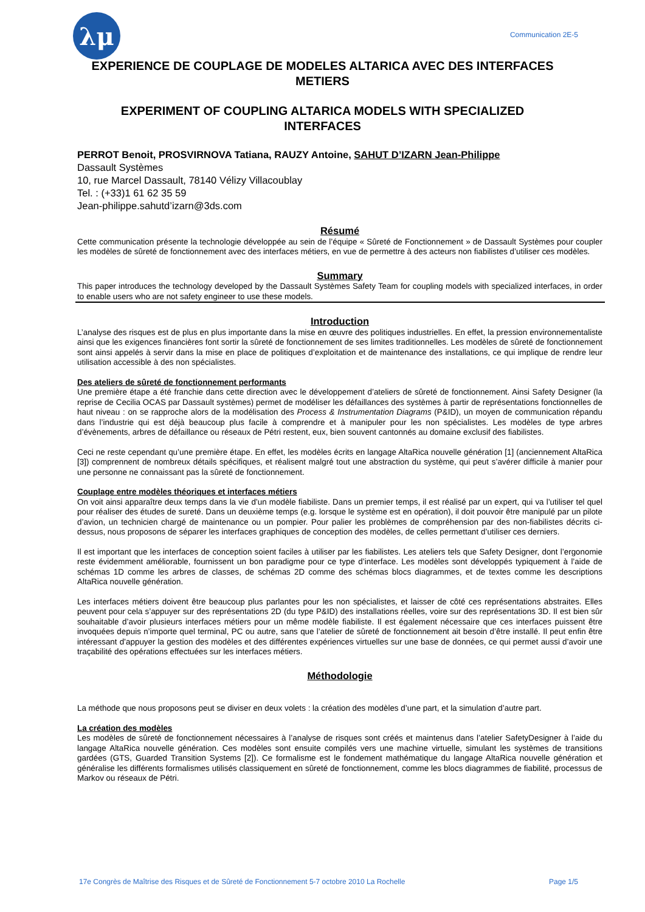λμ
Communication 2E-5
EXPERIENCE DE COUPLAGE DE MODELES ALTARICA AVEC DES INTERFACES METIERS
EXPERIMENT OF COUPLING ALTARICA MODELS WITH SPECIALIZED INTERFACES
PERROT Benoit, PROSVIRNOVA Tatiana, RAUZY Antoine, SAHUT D’IZARN Jean-Philippe
Dassault Systèmes
10, rue Marcel Dassault, 78140 Vélizy Villacoublay
Tel. : (+33)1 61 62 35 59
Jean-philippe.sahutd’izarn@3ds.com
Résumé
Cette communication présente la technologie développée au sein de l’équipe « Sûreté de Fonctionnement » de Dassault Systèmes pour coupler les modèles de sûreté de fonctionnement avec des interfaces métiers, en vue de permettre à des acteurs non fiabilistes d’utiliser ces modèles.
Summary
This paper introduces the technology developed by the Dassault Systèmes Safety Team for coupling models with specialized interfaces, in order to enable users who are not safety engineer to use these models.
Introduction
L’analyse des risques est de plus en plus importante dans la mise en œuvre des politiques industrielles. En effet, la pression environnementaliste ainsi que les exigences financières font sortir la sûreté de fonctionnement de ses limites traditionnelles. Les modèles de sûreté de fonctionnement sont ainsi appelés à servir dans la mise en place de politiques d’exploitation et de maintenance des installations, ce qui implique de rendre leur utilisation accessible à des non spécialistes.
Des ateliers de sûreté de fonctionnement performants
Une première étape a été franchie dans cette direction avec le développement d’ateliers de sûreté de fonctionnement. Ainsi Safety Designer (la reprise de Cecilia OCAS par Dassault systèmes) permet de modéliser les défaillances des systèmes à partir de représentations fonctionnelles de haut niveau : on se rapproche alors de la modélisation des Process & Instrumentation Diagrams (P&ID), un moyen de communication répandu dans l’industrie qui est déjà beaucoup plus facile à comprendre et à manipuler pour les non spécialistes. Les modèles de type arbres d’évènements, arbres de défaillance ou réseaux de Pétri restent, eux, bien souvent cantonnés au domaine exclusif des fiabilistes.
Ceci ne reste cependant qu’une première étape. En effet, les modèles écrits en langage AltaRica nouvelle génération [1] (anciennement AltaRica [3]) comprennent de nombreux détails spécifiques, et réalisent malgré tout une abstraction du système, qui peut s’avérer difficile à manier pour une personne ne connaissant pas la sûreté de fonctionnement.
Couplage entre modèles théoriques et interfaces métiers
On voit ainsi apparaître deux temps dans la vie d’un modèle fiabiliste. Dans un premier temps, il est réalisé par un expert, qui va l’utiliser tel quel pour réaliser des études de sureté. Dans un deuxième temps (e.g. lorsque le système est en opération), il doit pouvoir être manipulé par un pilote d’avion, un technicien chargé de maintenance ou un pompier. Pour palier les problèmes de compréhension par des non-fiabilistes décrits ci-dessus, nous proposons de séparer les interfaces graphiques de conception des modèles, de celles permettant d’utiliser ces derniers.
Il est important que les interfaces de conception soient faciles à utiliser par les fiabilistes. Les ateliers tels que Safety Designer, dont l’ergonomie reste évidemment améliorable, fournissent un bon paradigme pour ce type d’interface. Les modèles sont développés typiquement à l’aide de schémas 1D comme les arbres de classes, de schémas 2D comme des schémas blocs diagrammes, et de textes comme les descriptions AltaRica nouvelle génération.
Les interfaces métiers doivent être beaucoup plus parlantes pour les non spécialistes, et laisser de côté ces représentations abstraites. Elles peuvent pour cela s’appuyer sur des représentations 2D (du type P&ID) des installations réelles, voire sur des représentations 3D. Il est bien sûr souhaitable d’avoir plusieurs interfaces métiers pour un même modèle fiabiliste. Il est également nécessaire que ces interfaces puissent être invoquées depuis n’importe quel terminal, PC ou autre, sans que l’atelier de sûreté de fonctionnement ait besoin d’être installé. Il peut enfin être intéressant d’appuyer la gestion des modèles et des différentes expériences virtuelles sur une base de données, ce qui permet aussi d’avoir une traçabilité des opérations effectuées sur les interfaces métiers.
Méthodologie
La méthode que nous proposons peut se diviser en deux volets : la création des modèles d’une part, et la simulation d’autre part.
La création des modèles
Les modèles de sûreté de fonctionnement nécessaires à l’analyse de risques sont créés et maintenus dans l’atelier SafetyDesigner à l’aide du langage AltaRica nouvelle génération. Ces modèles sont ensuite compilés vers une machine virtuelle, simulant les systèmes de transitions gardées (GTS, Guarded Transition Systems [2]). Ce formalisme est le fondement mathématique du langage AltaRica nouvelle génération et généralise les différents formalismes utilisés classiquement en sûreté de fonctionnement, comme les blocs diagrammes de fiabilité, processus de Markov ou réseaux de Pétri.
17e Congrès de Maîtrise des Risques et de Sûreté de Fonctionnement 5-7 octobre 2010 La Rochelle Page 1/5